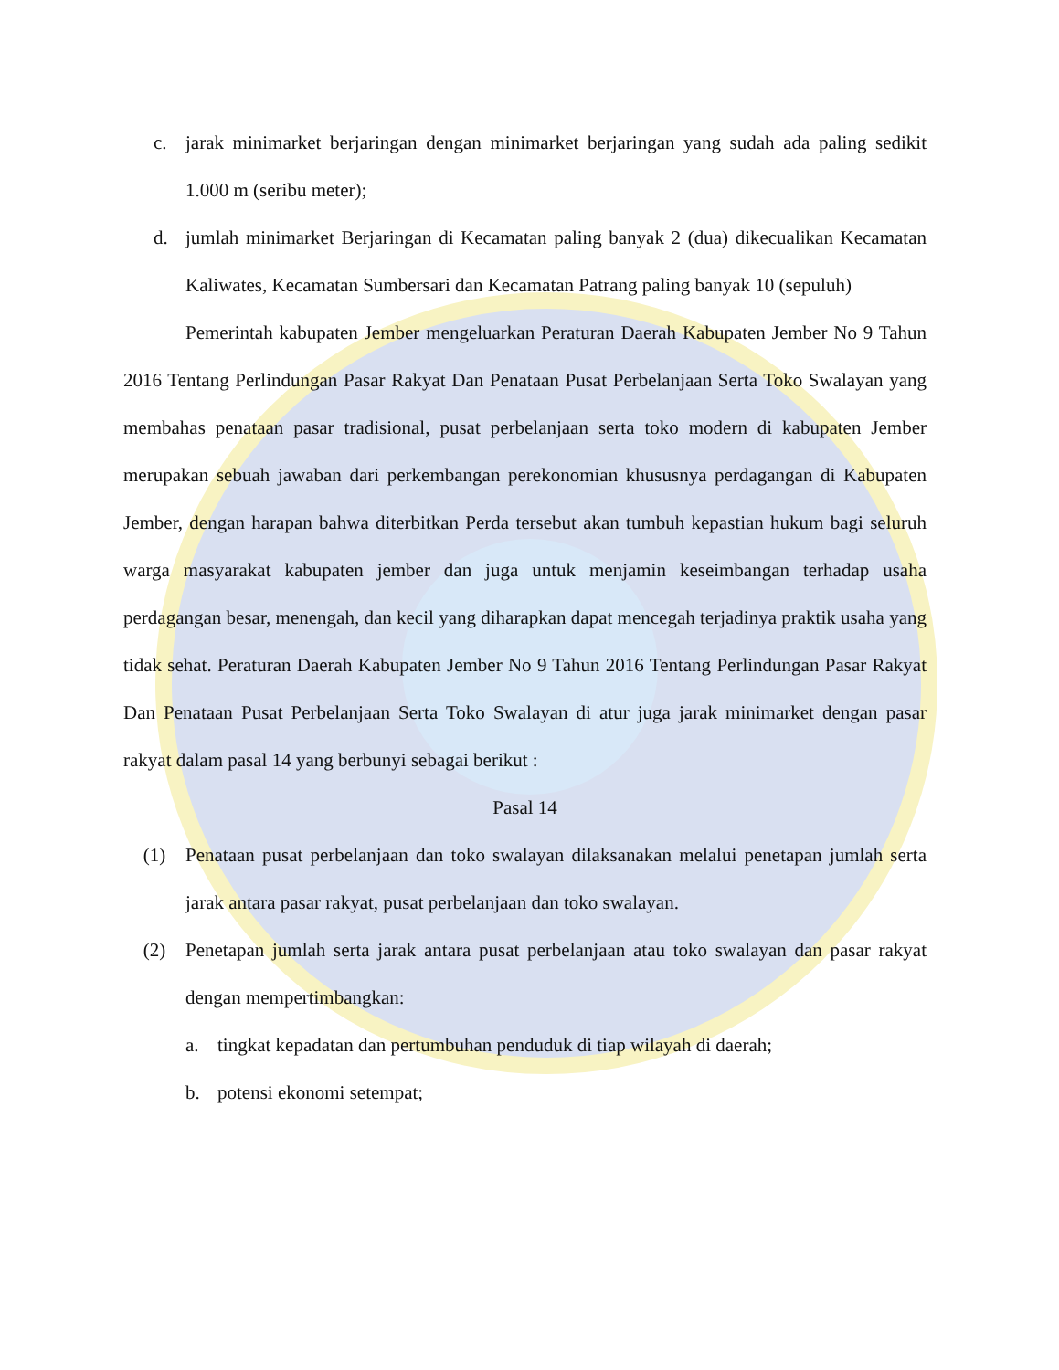c. jarak minimarket berjaringan dengan minimarket berjaringan yang sudah ada paling sedikit 1.000 m (seribu meter);
d. jumlah minimarket Berjaringan di Kecamatan paling banyak 2 (dua) dikecualikan Kecamatan Kaliwates, Kecamatan Sumbersari dan Kecamatan Patrang paling banyak 10 (sepuluh)
Pemerintah kabupaten Jember mengeluarkan Peraturan Daerah Kabupaten Jember No 9 Tahun 2016 Tentang Perlindungan Pasar Rakyat Dan Penataan Pusat Perbelanjaan Serta Toko Swalayan yang membahas penataan pasar tradisional, pusat perbelanjaan serta toko modern di kabupaten Jember merupakan sebuah jawaban dari perkembangan perekonomian khususnya perdagangan di Kabupaten Jember, dengan harapan bahwa diterbitkan Perda tersebut akan tumbuh kepastian hukum bagi seluruh warga masyarakat kabupaten jember dan juga untuk menjamin keseimbangan terhadap usaha perdagangan besar, menengah, dan kecil yang diharapkan dapat mencegah terjadinya praktik usaha yang tidak sehat. Peraturan Daerah Kabupaten Jember No 9 Tahun 2016 Tentang Perlindungan Pasar Rakyat Dan Penataan Pusat Perbelanjaan Serta Toko Swalayan di atur juga jarak minimarket dengan pasar rakyat dalam pasal 14 yang berbunyi sebagai berikut :
Pasal 14
(1) Penataan pusat perbelanjaan dan toko swalayan dilaksanakan melalui penetapan jumlah serta jarak antara pasar rakyat, pusat perbelanjaan dan toko swalayan.
(2) Penetapan jumlah serta jarak antara pusat perbelanjaan atau toko swalayan dan pasar rakyat dengan mempertimbangkan:
a. tingkat kepadatan dan pertumbuhan penduduk di tiap wilayah di daerah;
b. potensi ekonomi setempat;